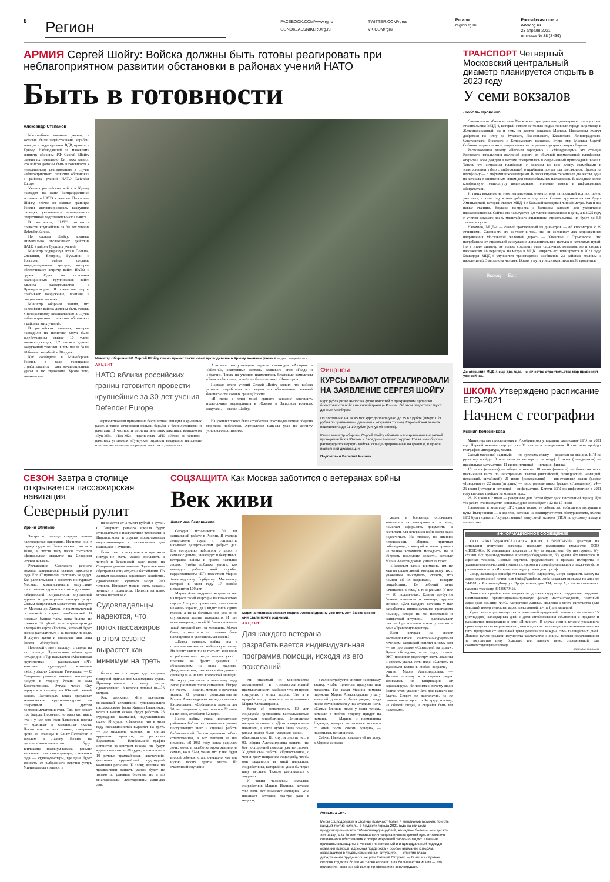8
Регион
FACEBOOK.COM/www.rg.ru
ODNOKLASSNIKI.RU/rg.ru
TWITTER.COM/rgrus
VK.COM/rgru
Регион
region.rg.ru
Российская газета
www.rg.ru
23 апреля 2021
пятница № 88 (8439)
АРМИЯ Сергей Шойгу: Войска должны быть готовы реагировать при неблагоприятном развитии обстановки в районах учений НАТО
Быть в готовности
Александр Степанов
Масштабные военные учения, в которых были задействованы корабли, авиация и подразделения ВДВ, прошли в Крыму. Наблюдавший за маневрами министр обороны РФ Сергей Шойгу оценил их позитивно. Он также заявил, что войска должны быть в готовности к немедленному реагированию в случае неблагоприятного развития обстановки в районах учений НАТО Defender Europe.
Учения российских войск в Крыму проходят на фоне беспрецедентной активности НАТО в регионе. По словам Шойгу, сейчас на южных границах России активизировалась воздушная разведка, увеличилась интенсивность оперативной подготовки войск альянса.
В частности, НАТО готовится провести крупнейшие за 30 лет учения Defender Europe.
По словам Шойгу, военные внимательно отслеживают действия НАТО в районе будущих учений.
Министр подчеркнул, что в Польше, Словакии, Венгрии, Румынии и Болгарии сейчас созданы координационные центры, которые обеспечивают встречу войск НАТО и грузов. Одна из основных коалиционных группировок войск альянса развертывается в Причерноморье. В греческие порты прибывает вооружение, военная и специальная техника.
Министр обороны заявил, что российские войска должны быть готовы к немедленному реагированию в случае неблагоприятного развития обстановки в районах этих учений.
В российских учениях, которые проходили на полигоне Опук были задействованы свыше 10 тысяч военнослужащих, 1,2 тысячи единиц вооружений техники, в том числе более 40 боевых кораблей и 20 судов.
Как сообщили в Минобороны России, в ходе тренировок отрабатывались ракетно-авиационные удары и их отражение. Кроме того, военные со-
Министр обороны РФ Сергей Шойгу лично проинспектировал проходившие в Крыму военные учения. ВАДИМ САВИЦКИЙ / ТАСС
АКЦЕНТ
НАТО вблизи российских границ готовится провести крупнейшие за 30 лет учения Defender Europe
Атаковали наступающего «врага» самоходки «Акация» и «Мста-С», реактивные системы залпового огня «Град» и «Ураган». Также на учениях применялись береговые комплексы «Бал» и «Бастион», новейшие беспилотники «Инохоцец».
Подводя итоги учений Сергей Шойгу заявил, что войска успешно отработали все задачи по обеспечению военной безопасности южных границ России.
«В связи с этим мной принято решение завершить проверочные мероприятия в Южном и Западном военных округах», — сказал Шойгу.
вершенствовали применение беспилотной авиации и крылатых ракет, а также оттачивали навыки борьбы с беспилотниками и ракетами. В частности расчеты зенитных ракетных комплексов «Бук-М3», «Тор-М2», переносных ЗРК «Игла» и зенитно-ракетных установок «Тунгуска» отразили воздушное нападение противника на малых и средних высотах и дальностях.
На учениях также была отработана противодесантная оборона морского побережья. Артиллерия нанесла удар по десанту условного противника.
Финансы
КУРСЫ ВАЛЮТ ОТРЕАГИРОВАЛИ НА ЗАЯВЛЕНИЕ СЕРГЕЯ ШОЙГУ
Курс рубля резко вырос на фоне новостей о прекращении проверки боеготовности войск на южной границе России. Об этом свидетельствуют данные Мосбиржи.
По состоянию на 14.45 мск курс доллара упал до 75,67 рубля (минус 1,21 рубля по сравнению с данными с открытия торгов). Европейская валюта подешевела до 91,19 рубля (минус 98 копеек).
Ранее министр обороны Сергей Шойгу объявил о прекращении внезапной проверки войск в Южном и Западном военных округах. Глава минобороны распорядился вернуть войска, сконцентрированные на границе, в пункты постоянной дислокации.
Подготовил Василий Кошкин
СЕЗОН Завтра в столице открывается пассажирская навигация
Северный рулит
Ирина Огилько
Завтра в столице стартует летняя пассажирская навигация. Начнется она с парада судов от Новоспасского моста в 10.00, а спустя пару часов состоится официальное открытие на Северном речном вокзале.
Реставрация Северного речного вокзала завершилась осенью прошлого года. Его 17 причалам пустовать не дадут. Как рассчитывают в комитете по туризму Москвы, компенсировать отсутствие иностранных туристов в этом году сможет набирающий популярность внутренний туризм и расширение спектра услуг. Самым популярным может стать маршрут от Москвы до Химок, с промежуточной остановкой в парке Левобережный. В пиковые будние часы цена билета не превысит 37 рублей, то есть цены прохода в метро по карте «Тройка», который будет можно расплатиться и за поездку по воде. В другое время и выходные дни цена билета — 250 рублей.
Новинкой станет маршрут с севера на юг столицы. Путешествие займет три-четыре дня. «Тур называется «Московская кругосветка», — рассказывает «РГ» замглавы судоходной компании «Мостурфлот» Светлана Гончарова. — С Северного речного вокзала теплоходы пойдут в сторону Рязани и села Константиново. Оттуда через Оку вернутся в столицу на Южный речной вокзал. Пассажирам также предложат тематические круизы-экскурсии по природным и другим достопримечательностям. Так, все знают про фьерды Норвегии, но мало кто знает, что и у нас есть свои Ладожские шхеры — красивые и каменистые скалы. Посмотреть на них можно, совершив круиз из столицы в Санкт-Петербург с заходом в Ладогу. Возить по достопримечательностям будут теплоходы премиум-класса, раньше катавшие только иностранцев, и новинки года — судалоукосперы, где цена будет зависеть от выбранного перечня услуг. Минимальная стоимость
начинается от 3 тысяч рублей в сутки. С Северного речного вокзала будут отправляться и прогулочные теплоходы к Пироговскому и другим подмосковным водохранилищам с остановками для шашлыков и купания.
Если хочется искупаться и при этом никуда не ехать, можно поплавать в теплой и безопасной воде прямо на Северном речном вокзале. Здесь впервые обустроили зону отдыха с бассейнами. По данным комплекса городского хозяйства, одновременно купаться могут 200 человек. Напрокат можно взять лежаки, зонтики и полотенца. Попасть на пляж можно не только с
Судовладельцы надеются, что поток пассажиров в этом сезоне вырастет как минимум на треть
берега, но и с воды, где построен плавучий причал для маломерных судов. Пришвартоваться к нему могут одновременно 18 катеров длиной 10—25 метров.
Как рассказал «РГ» президент московской ассоциации судовладельцев пассажирского флота Кирилл Евдокимов, всего в новом сезоне будут работать 25 судоходных компаний, подготовивших около 80 судов. «Надеемся, что в этом году пассажиропоток вырастет на треть — до миллиона человек, не считая круизных перевозок, — рассказал Евдокимов. — Наибольший трафик останется за центром города, где будут курсировать около 80 судов, в том числе и 10 речных трамвайчиков «цветочной» флотилии крупнейшей судоходной компании региона». К слову, впервые на трамвайчики попасть можно будет не только по разовым билетам, но и по многоразовым, действующим один-два дня.
СОЦЗАЩИТА Как Москва заботится о ветеранах войны
Век живи
Ангелина Зеленькова
Сегодня исполняется 30 лет социальной работе в России. В столице департамент труда и соцзащиты называют департаментом добрых дел. Его сотрудники заботятся о детях и семьях с детьми, инвалидах и бездомных, ветеранах войны и просто пожилых людях. Чтобы поближе узнать, как выглядит работа этой службы, корреспонденты «РГ» навестили Марию Александровну Горбунову. Москвичку, которой в этом году 17 ноября исполнится 100 лет.
Мария Александровна встретила нас на пороге своей квартиры на юго-востоке города. С порога призналась, что слышит не очень хорошо, да и видит лишь одним глазом, а из-за больных ног уже и по ступенькам ходить тяжеловато. И при всем поверить, что ей 99 было сложно — такой энергией веет от женщины. Может быть, потому что за плечами была насыщенная и увлекательная жизнь?
...Когда началась война, она с отличием закончила снайперскую школу. На фронт взяли после третьего заявления в райвоенкомат, когда вышел указ о призыве на фронт девушек с образованием не ниже среднего. Двадцатилетняя, она вела наблюдение и оповещала о налете вражеской авиации. По звуку двигателя и внешнему виду легко различала типы самолетов. Наград не счесть — ордена, медали и почетные звания. О рецепте долгожительства Мария Александровна не задумывалась. Рассказывает: «Собиралась пожить лет 70, но получилось, что только в 72 ушла на пенсию, отработав 52 года».
После войны стала инспектором районных библиотек, занималась учетом поступающих книг и оценкой работы библиотекарей. По тем временам работа ответственная, а вот платили за нее немного. «В 1951 году, когда родилась дочь, моего и заработка мужа хватало на семью, но в 52-м, узнав, что у нас будет второй ребенок, стало очевидно, что мне нужно искать другое место. По счастливой случайно-
Марина Иванова опекает Марию Александровну уже пять лет. За это время они стали почти родными.
АКЦЕНТ
Для каждого ветерана разрабатывается индивидуальная программа помощи, исходя из его пожеланий
сти знакомый из министерства авиационной и станкостроительной промышленности сообщил, что им нужен сотрудник в отдел кадров. Там я и проработала до пенсии», — вспоминает Мария Александровна.
Когда ей исполнилось 80 лет, соцслужба предложила воспользоваться услугами соцработника. Пенсионерка наотрез отказалась. «Дети и внуки меня навещали, а когда нужна была помощь, рядом всегда была младшая дочь», — объяснила она. Но спустя десять лет, в 90, Мария Александровна поняла, что без посторонней помощи уже не сможет. У детей свои заботы. «Единственное, о чем я сразу попросила соцслужбу, чтобы они закрепили за мной надежного соцработника, который не ушел бы через пару месяцев. Тяжело расставаться с людьми».
И таким человеком оказалась соцработник Марина Иванова, которая уже пять лет помогает женщине. Она навещает ветерана два-три раза в неделю,
а если потребуется спешит по первому звонку, чтобы принести продукты или лекарства. Год назад Марина помогла пережить Марии Александровне утрату младшей дочери и была рядом, когда после случившегося у нее отказали ноги. «Самые близкие люди у меня теперь, которые в любую секунду придут на помощь, — Марина и племянница Надежда, которая согласилась остаться со мной после смерти дочери», — поделилась пенсионерка.
Сейчас Надежда помогает ей по дому, а Марина сопрово-
ждает в больницу, оплачивает квитанции за электричество и воду, помогает оформлять документы в госпиталь для ветеранов войн, когда надо подлечиться. Но главное, по мнению пенсионерки, Марина приятная собеседница, с которой за чаем приятно не только вспомнить молодость, но и обсудить последние новости, которые Мария Александровна узнает из газет.
«Пожилым важно внимание, им не хватает рядом людей, которые могут их с уважением выслушать, сказать, что помнят об их подвигах», — говорит соцработник. Ее рабочий день начинается в семь, а то и раньше. У нее — 20 подопечных. Одним требуется больше внимания и помощи, другим меньше. «Для каждого ветерана у нас разработана индивидуальная программа помощи, исходя из его пожеланий и конкретной ситуации, — рассказывает она. — При желании можно установить дома «Тревожную кнопку».
Если ветеран не может воспользоваться санаторно-курортным лечением, санаторий приедет к нему сам — по программе «Санаторий на дому». Врачи обследуют, если надо, снимут ЭКГ, пришлют медсестру взять анализы и сделать уколы, если надо. «Следить за здоровьем важно в любом возрасте, — считает Мария Александровна. — Именно поэтому я в первых рядах записалась на вакцинацию от коронавируса. Не понимаю, почему люди боятся этих уколов? Это для нашего же блага». Секрет же долголетия, по ее словам, очень прост: «Не вреди никому, не обижай людей, а старайся быть им полезным».
СПРАВКА «РГ»
Меры соцподдержки в столице получают более 4 миллионов горожан, то есть каждый третий житель. В бюджете города 2021 года на эти цели предусмотрено почти 570 миллиардов рублей, что вдвое больше, чем десять лет назад. «За 30 лет столичная соцзащита прошла долгий путь от отделов социального обеспечения к сфере искренней заботы о людях. Главные принципы соцзащиты в Москве: проактивный и индивидуальный подход в оказании помощи, адресная поддержка и особое внимание к людям, оказавшимся в трудных жизненных ситуациях, — отметил глава департамента труда и соцзащиты Евгений Стружак. — В наших службах сегодня трудятся более 40 тысяч человек. Для большинства из них — это призвание, осознанный выбор профессии по зову сердца».
ТРАНСПОРТ Четвертый Московский центральный диаметр планируется открыть в 2023 году
У семи вокзалов
Любовь Проценко
Самым масштабным из пяти Московских центральных диаметров в столице стало строительство МЦД-4, который свяжет не только подмосковные города Апрелевку и Железнодорожный, но и семь из десяти вокзалов Москвы. Пассажиры смогут добраться по нему до Курского, Ярославского, Казанского, Ленинградского, Савеловского, Рижского и Белорусского вокзалов. Вчера мэр Москвы Сергей Собянин открыл на этом направлении после реконструкции станцию Внуково.
Расположенная между «Лесным городком» и «Мичуринцем», эта станция Киевского направления железной дороги из обычной подмосковной платформы, открытой всем дождям и ветрам, превратилась в современный пригородный вокзал. Теперь это островная платформа с навесом во всю длину, скамейками и электронными табло с информацией о прибытии поезда для пассажиров. Проход на платформу — с лифтами и эскалаторами. В пассажирском терминале две кассы, одна из которых с заниженным окном для маломобильных пассажиров. В холодное время комфортную температуру поддерживают тепловые завесы и инфракрасные обогреватели.
И таких вокзалов на этом направлении, отметил мэр, за прошлый год построено уже пять, в этом году к ним добавятся еще семь. Самым крупным из них будет Аминьевский, который свяжет МЦД-4 с Большой кольцевой линией метро. Как и все новые станции, Внуково построена с большим запасом для увеличения пассажиропотока. Сейчас ею пользуются 1,9 тысячи пассажиров в день, а к 2025 году с учетом идущего здесь масштабного жилищного строительства, их будет до 5,5 тысячи в сутки.
Напомню, МЦД-4 — самый протяженный из диаметров — 86 километров с 39 станциями. Сложность его состоит в том, что он соединяет два разрозненных направления Московской железной дороги — Киевское и Горьковское. Это потребовало от строителей сооружения дополнительных третьих и четвертых путей. Но в итоге диаметр не только соединит семь столичных вокзалов, но и создаст пассажирам 18 пересадок на метро и МЦК. Открыть его планируется в 2023 году. Благодаря МЦД-4 улучшится транспортное сообщение 23 районов столицы с населением 2,5 миллиона человек. Время в пути у них сократится на 38 процентов.
Выход → Exit
До открытия МЦД-4 еще два года, но качество строительства мэр проверяет уже сейчас.
ШКОЛА Утверждено расписание ЕГЭ-2021
Начнем с географии
Ксения Колесникова
Министерство просвещения и Рособрнадзор утвердили расписание ЕГЭ на 2021 год. Первый экзамен стартует уже 31 мая — в понедельник. В этот день пройдут география, литература, химия.
Самый массовый «единый» — по русскому языку — разделен на два дня. ЕГЭ по русскому пройдет 3 и 4 июня (в четверг и пятницу). 7 июня (понедельник) — профильная математика; 11 июня (пятница) — история, физика.
15 июня (вторник) — обществознание; 18 июня (пятница) — биология плюс письменная часть по иностранным языкам (английский, французский, немецкий, испанский, китайский); 21 июня (понедельник) — иностранные языки (раздел «Говорение»); 22 июня (вторник) — иностранные языки (раздел «Говорение»); 24—25 июня (четверг и пятница) — информатика. Кстати, ЕГЭ по информатике в 2021 году впервые пройдет на компьютерах.
28, 29 июня и 2 июля — резервные дни. Затем будет дополнительный период. Для тех ребят, кто пропустил основные дни: он пройдет с 12 по 17 июля.
Напомним, в этом году ЕГЭ сдают только те ребята, кто собирается поступать в вузы. Выпускники 11-х классов, которые не планируют стать абитуриентами, вместо ЕГЭ будут сдавать Государственный выпускной экзамен (ГВЭ) по русскому языку и математике.
ИНФОРМАЦИОННОЕ СООБЩЕНИЕ
ООО «АККОРД-КОНСАЛТИНГ» (ОГРН 1176196034508), действуя на основании агентского договора, проводит реализацию имущества ООО «ДОНЭКС». К реализации предлагается б/у автотранспорт, б/у инструмент, б/у станки, б/у производственное и электрооборудование, б/у краны, б/у инвентарь и офисная техника. Полный перечень предлагаемого к продаже имущества с указанием его начальной стоимости, сроков и условий реализации, а также его фото размещены в сети «Интернет» по адресу: www.донторг.рф.
Лица, желающие приобрести какое-либо имущество, могут направить заявку на адрес электронной почты: don-t.info@yandex.ru либо заказным письмом по адресу: 344101, г. Ростов-на-Дону, ул. Профсоюзная, дом 134, литер А, а также связаться с нами по телефону 89185670456.
Заявка на приобретение имущества должна содержать следующие сведения: наименование, организационно-правовую форму, местонахождение, почтовый адрес (для юр.лиц); ФИО, паспортные данные, сведения о месте жительства (для физ.лиц); номер телефона, адрес электронной почты (при наличии).
Срок реализации имущества по начальной продажной стоимости составляет 15 (пятнадцать) календарных дней с даты опубликования объявления о продаже и размещения информации в сети «Интернет». В случае если в течение указанного срока имущество не реализовано, оно подлежит реализации со снижением цены на пять процентов от начальной цены реализации каждые семь календарных дней. Договор купли-продажи имущества заключается с лицом, первым предложившим за имущество цену большую или равную цене, определенной для соответствующего периода.
НА ПРАВАХ РЕКЛАМЫ